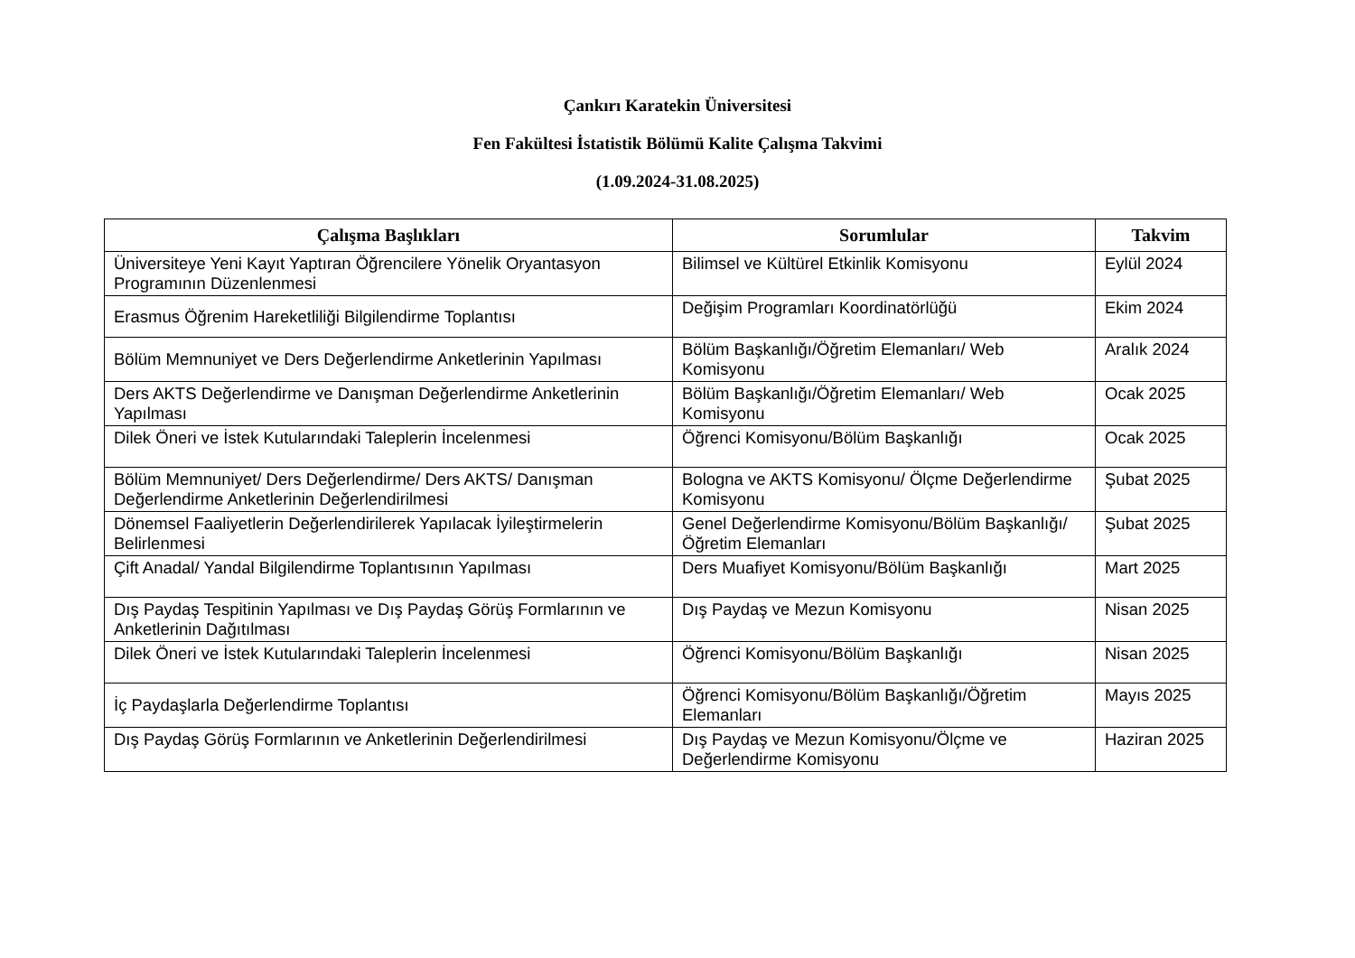Çankırı Karatekin Üniversitesi
Fen Fakültesi İstatistik Bölümü Kalite Çalışma Takvimi
(1.09.2024-31.08.2025)
| Çalışma Başlıkları | Sorumlular | Takvim |
| --- | --- | --- |
| Üniversiteye Yeni Kayıt Yaptıran Öğrencilere Yönelik Oryantasyon Programının Düzenlenmesi | Bilimsel ve Kültürel Etkinlik Komisyonu | Eylül 2024 |
| Erasmus Öğrenim Hareketliliği Bilgilendirme Toplantısı | Değişim Programları Koordinatörlüğü | Ekim 2024 |
| Bölüm Memnuniyet ve Ders Değerlendirme Anketlerinin Yapılması | Bölüm Başkanlığı/Öğretim Elemanları/ Web Komisyonu | Aralık 2024 |
| Ders AKTS Değerlendirme ve Danışman Değerlendirme Anketlerinin Yapılması | Bölüm Başkanlığı/Öğretim Elemanları/ Web Komisyonu | Ocak 2025 |
| Dilek Öneri ve İstek Kutularındaki Taleplerin İncelenmesi | Öğrenci Komisyonu/Bölüm Başkanlığı | Ocak 2025 |
| Bölüm Memnuniyet/ Ders Değerlendirme/ Ders AKTS/ Danışman Değerlendirme Anketlerinin Değerlendirilmesi | Bologna ve AKTS Komisyonu/ Ölçme Değerlendirme Komisyonu | Şubat 2025 |
| Dönemsel Faaliyetlerin Değerlendirilerek Yapılacak İyileştirmelerin Belirlenmesi | Genel Değerlendirme Komisyonu/Bölüm Başkanlığı/Öğretim Elemanları | Şubat 2025 |
| Çift Anadal/ Yandal Bilgilendirme Toplantısının Yapılması | Ders Muafiyet Komisyonu/Bölüm Başkanlığı | Mart 2025 |
| Dış Paydaş Tespitinin Yapılması ve Dış Paydaş Görüş Formlarının ve Anketlerinin Dağıtılması | Dış Paydaş ve Mezun Komisyonu | Nisan 2025 |
| Dilek Öneri ve İstek Kutularındaki Taleplerin İncelenmesi | Öğrenci Komisyonu/Bölüm Başkanlığı | Nisan 2025 |
| İç Paydaşlarla Değerlendirme Toplantısı | Öğrenci Komisyonu/Bölüm Başkanlığı/Öğretim Elemanları | Mayıs 2025 |
| Dış Paydaş Görüş Formlarının ve Anketlerinin Değerlendirilmesi | Dış Paydaş ve Mezun Komisyonu/Ölçme ve Değerlendirme Komisyonu | Haziran 2025 |